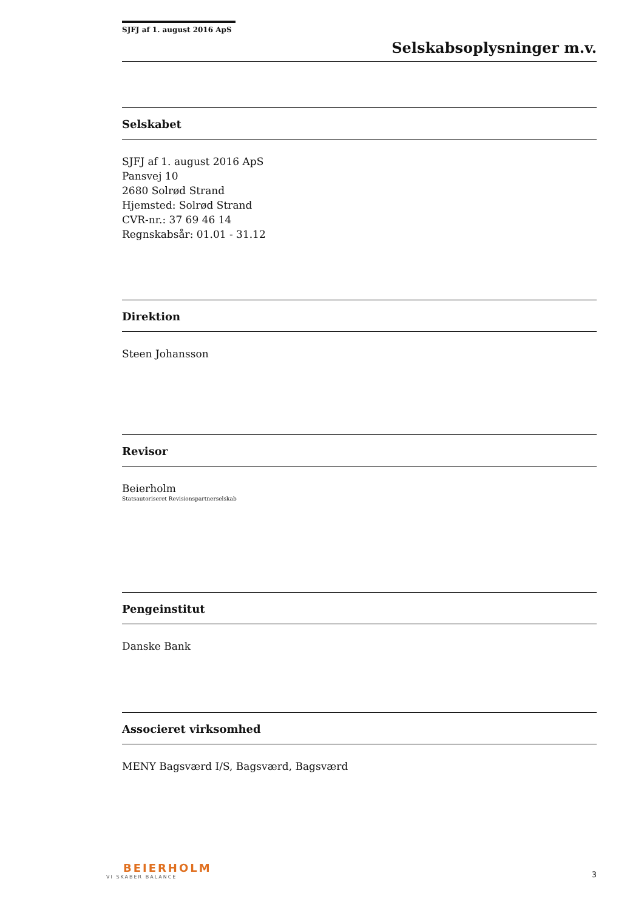SJFJ af 1. august 2016 ApS
Selskabsoplysninger m.v.
Selskabet
SJFJ af 1. august 2016 ApS
Pansvej 10
2680 Solrød Strand
Hjemsted: Solrød Strand
CVR-nr.: 37 69 46 14
Regnskabsår: 01.01 - 31.12
Direktion
Steen Johansson
Revisor
Beierholm
Statsautoriseret Revisionspartnerselskab
Pengeinstitut
Danske Bank
Associeret virksomhed
MENY Bagsværd I/S, Bagsværd, Bagsværd
BEIERHOLM
VI SKABER BALANCE
3